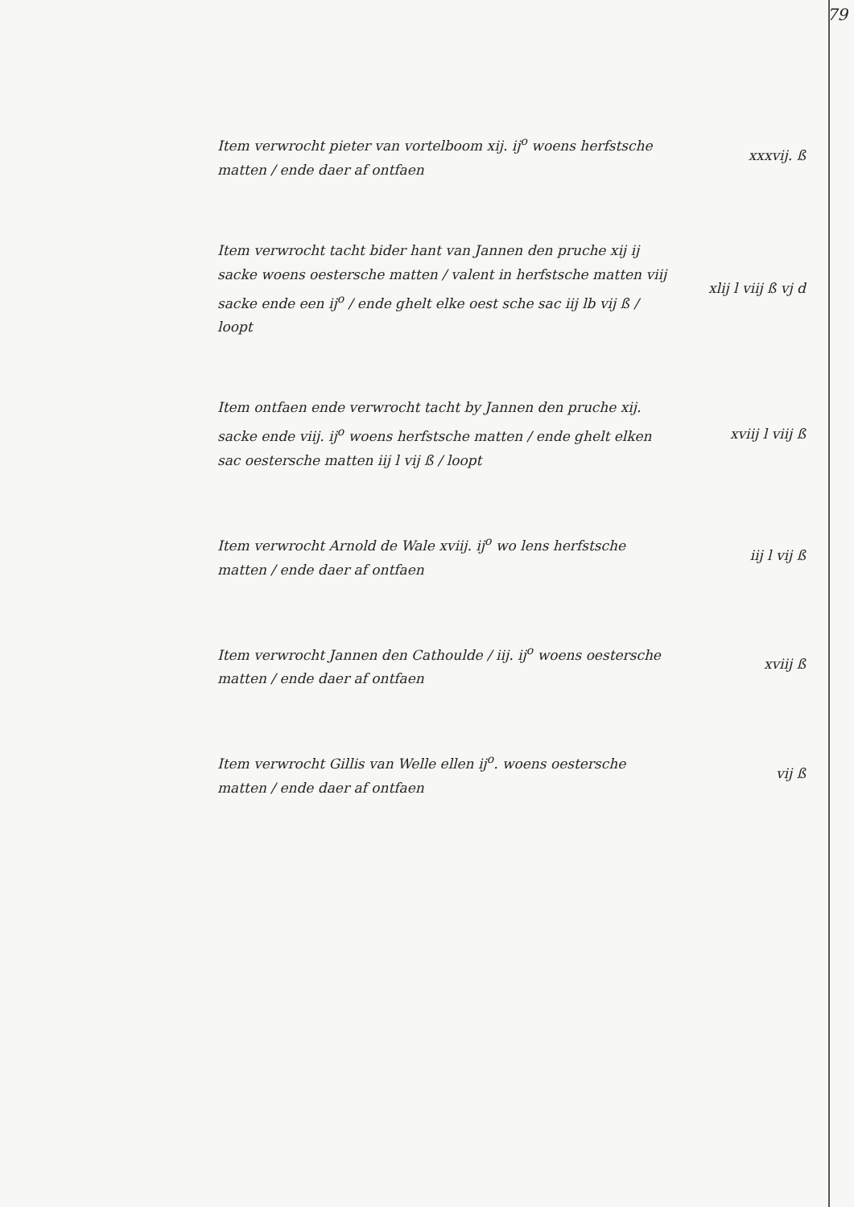79
Item verwrocht pieter van vortelboom xij. ij<sup>o</sup> woens herfstsche matten / ende daer af ontfaen
xxxvij. ß
Item verwrocht tacht bider hant van Jannen den pruche xij ij sacke woens oestersche matten / valent in herfstsche matten viij sacke ende een ij<sup>o</sup> / ende ghelt elke oest sche sac iij lb vij ß / loopt
xlij l viij ß vj d
Item ontfaen ende verwrocht tacht by Jannen den pruche xij. sacke ende viij. ij<sup>o</sup> woens herfstsche matten / ende ghelt elken sac oestersche matten iij l vij ß / loopt
xviij l viij ß
Item verwrocht Arnold de Wale xviij. ij<sup>o</sup> wo lens herfstsche matten / ende daer af ontfaen
iij l vij ß
Item verwrocht Jannen den Cathoulde / iij. ij<sup>o</sup> woens oestersche matten / ende daer af ontfaen
xviij ß
Item verwrocht Gillis van Welle ellen ij<sup>o</sup>. woens oestersche matten / ende daer af ontfaen
vij ß